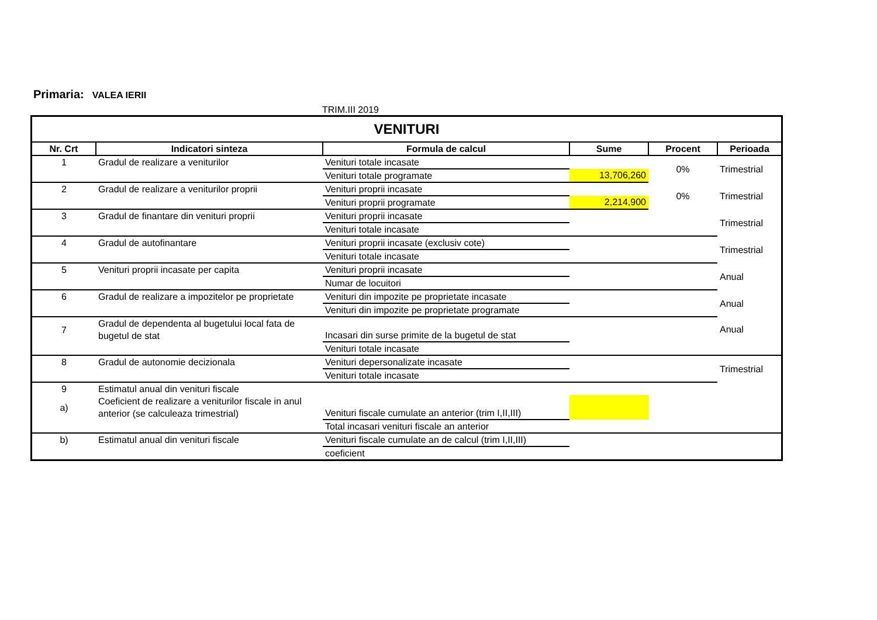Primaria: VALEA IERII
TRIM.III 2019
| VENITURI | | | | | |
| --- | --- | --- | --- | --- | --- |
| Nr. Crt | Indicatori sinteza | Formula de calcul | Sume | Procent | Perioada |
| 1 | Gradul de realizare a veniturilor | Venituri totale incasate | | 0% | Trimestrial |
| | | Venituri totale programate | 13,706,260 | | |
| 2 | Gradul de realizare a veniturilor proprii | Venituri proprii incasate | | 0% | Trimestrial |
| | | Venituri proprii programate | 2,214,900 | | |
| 3 | Gradul de finantare din venituri proprii | Venituri proprii incasate | | | Trimestrial |
| | | Venituri totale incasate | | | |
| 4 | Gradul de autofinantare | Venituri proprii incasate (exclusiv cote) | | | Trimestrial |
| | | Venituri totale incasate | | | |
| 5 | Venituri proprii incasate per capita | Venituri proprii incasate | | | Anual |
| | | Numar de locuitori | | | |
| 6 | Gradul de realizare a impozitelor pe proprietate | Venituri din impozite pe proprietate incasate | | | Anual |
| | | Venituri din impozite pe proprietate programate | | | |
| 7 | Gradul de dependenta al bugetului local fata de bugetul de stat | Incasari din surse primite de la bugetul de stat | | | Anual |
| | | Venituri totale incasate | | | |
| 8 | Gradul de autonomie decizionala | Venituri depersonalizate incasate | | | Trimestrial |
| | | Venituri totale incasate | | | |
| 9 | Estimatul anual din venituri fiscale | | | | |
| a) | Coeficient de realizare a veniturilor fiscale in anul anterior (se calculeaza trimestrial) | Venituri fiscale cumulate an anterior (trim I,II,III) | | | |
| | | Total incasari venituri fiscale an anterior | | | |
| b) | Estimatul anual din venituri fiscale | Venituri fiscale cumulate an de calcul (trim I,II,III) | | | |
| | | coeficient | | | |